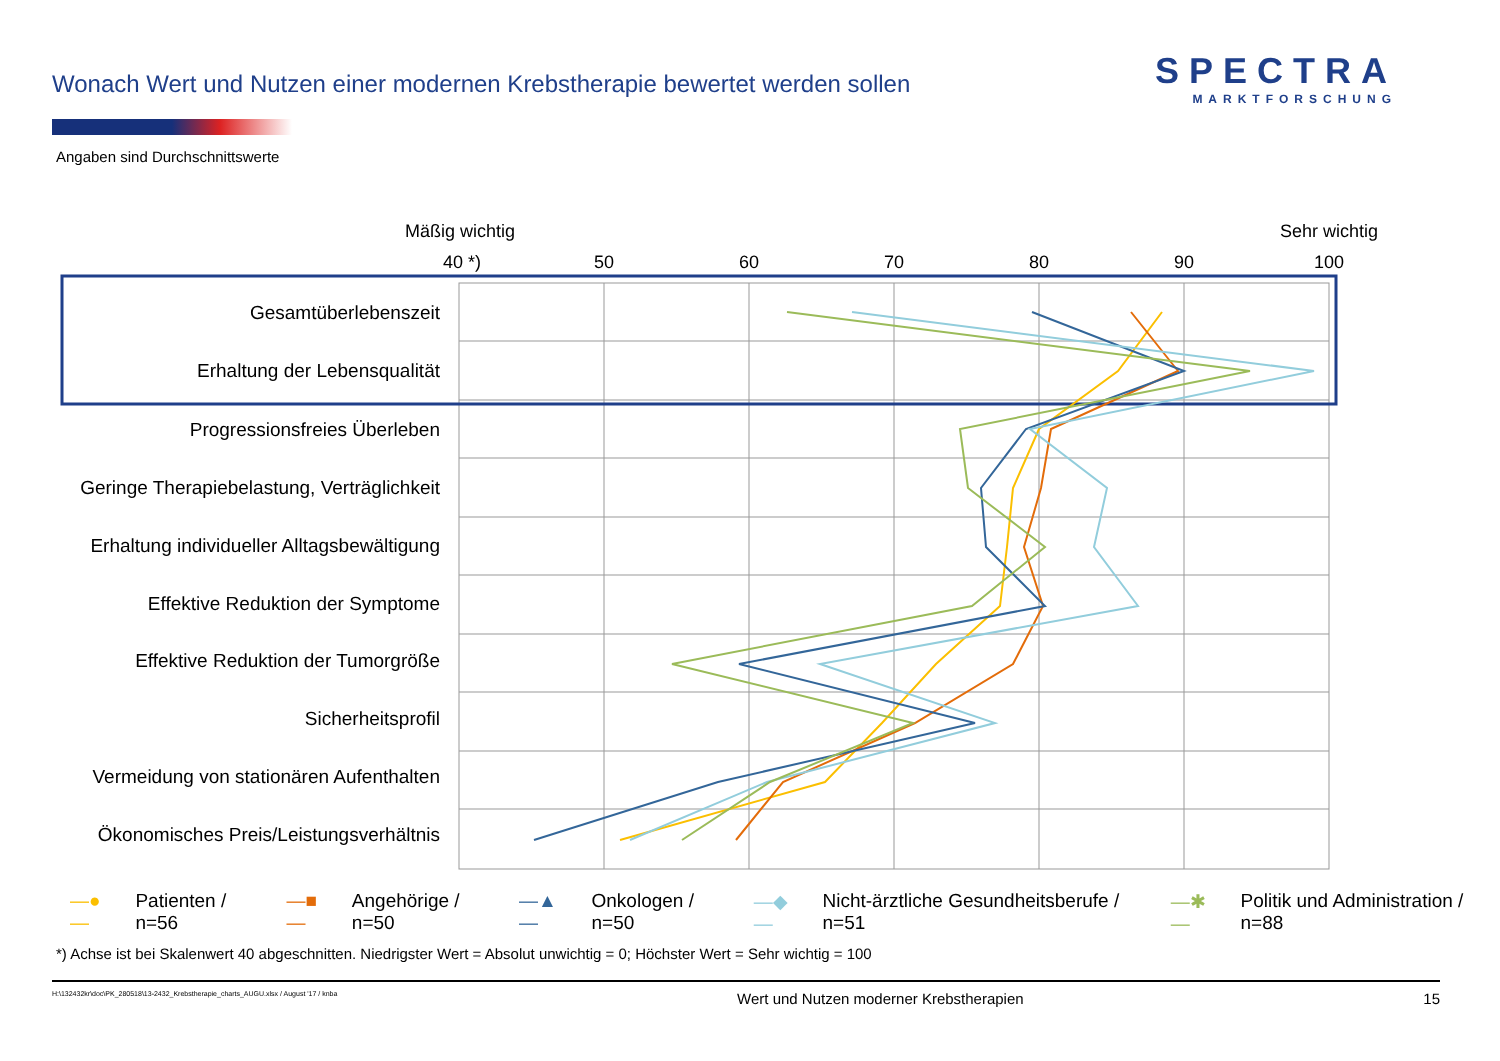Wonach Wert und Nutzen einer modernen Krebstherapie bewertet werden sollen
SPECTRA
MARKTFORSCHUNG
Angaben sind Durchschnittswerte
Mäßig wichtig
Sehr wichtig
40 *)
50
60
70
80
90
100
Gesamtüberlebenszeit
Erhaltung der Lebensqualität
Progressionsfreies Überleben
Geringe Therapiebelastung, Verträglichkeit
Erhaltung individueller Alltagsbewältigung
Effektive Reduktion der Symptome
Effektive Reduktion der Tumorgröße
Sicherheitsprofil
Vermeidung von stationären Aufenthalten
Ökonomisches Preis/Leistungsverhältnis
—●— Patienten / n=56 —■— Angehörige / n=50 —▲— Onkologen / n=50 —◆— Nicht-ärztliche Gesundheitsberufe / n=51 —✱— Politik und Administration / n=88
*) Achse ist bei Skalenwert 40 abgeschnitten. Niedrigster Wert = Absolut unwichtig = 0; Höchster Wert = Sehr wichtig = 100
H:\132432kr\doc\PK_280518\13-2432_Krebstherapie_charts_AUGU.xlsx / August '17 / knba Wert und Nutzen moderner Krebstherapien 15